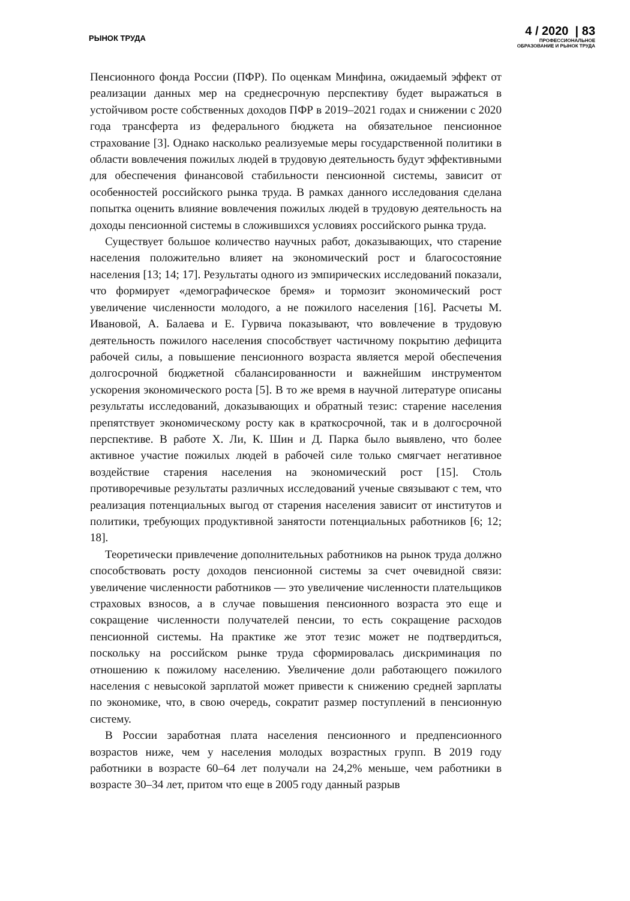РЫНОК ТРУДА
4 / 2020 | 83
ПРОФЕССИОНАЛЬНОЕ
ОБРАЗОВАНИЕ И РЫНОК ТРУДА
Пенсионного фонда России (ПФР). По оценкам Минфина, ожидаемый эффект от реализации данных мер на среднесрочную перспективу будет выражаться в устойчивом росте собственных доходов ПФР в 2019–2021 годах и снижении с 2020 года трансферта из федерального бюджета на обязательное пенсионное страхование [3]. Однако насколько реализуемые меры государственной политики в области вовлечения пожилых людей в трудовую деятельность будут эффективными для обеспечения финансовой стабильности пенсионной системы, зависит от особенностей российского рынка труда. В рамках данного исследования сделана попытка оценить влияние вовлечения пожилых людей в трудовую деятельность на доходы пенсионной системы в сложившихся условиях российского рынка труда.
Существует большое количество научных работ, доказывающих, что старение населения положительно влияет на экономический рост и благосостояние населения [13; 14; 17]. Результаты одного из эмпирических исследований показали, что формирует «демографическое бремя» и тормозит экономический рост увеличение численности молодого, а не пожилого населения [16]. Расчеты М. Ивановой, А. Балаева и Е. Гурвича показывают, что вовлечение в трудовую деятельность пожилого населения способствует частичному покрытию дефицита рабочей силы, а повышение пенсионного возраста является мерой обеспечения долгосрочной бюджетной сбалансированности и важнейшим инструментом ускорения экономического роста [5]. В то же время в научной литературе описаны результаты исследований, доказывающих и обратный тезис: старение населения препятствует экономическому росту как в краткосрочной, так и в долгосрочной перспективе. В работе Х. Ли, К. Шин и Д. Парка было выявлено, что более активное участие пожилых людей в рабочей силе только смягчает негативное воздействие старения населения на экономический рост [15]. Столь противоречивые результаты различных исследований ученые связывают с тем, что реализация потенциальных выгод от старения населения зависит от институтов и политики, требующих продуктивной занятости потенциальных работников [6; 12; 18].
Теоретически привлечение дополнительных работников на рынок труда должно способствовать росту доходов пенсионной системы за счет очевидной связи: увеличение численности работников — это увеличение численности плательщиков страховых взносов, а в случае повышения пенсионного возраста это еще и сокращение численности получателей пенсии, то есть сокращение расходов пенсионной системы. На практике же этот тезис может не подтвердиться, поскольку на российском рынке труда сформировалась дискриминация по отношению к пожилому населению. Увеличение доли работающего пожилого населения с невысокой зарплатой может привести к снижению средней зарплаты по экономике, что, в свою очередь, сократит размер поступлений в пенсионную систему.
В России заработная плата населения пенсионного и предпенсионного возрастов ниже, чем у населения молодых возрастных групп. В 2019 году работники в возрасте 60–64 лет получали на 24,2% меньше, чем работники в возрасте 30–34 лет, притом что еще в 2005 году данный разрыв